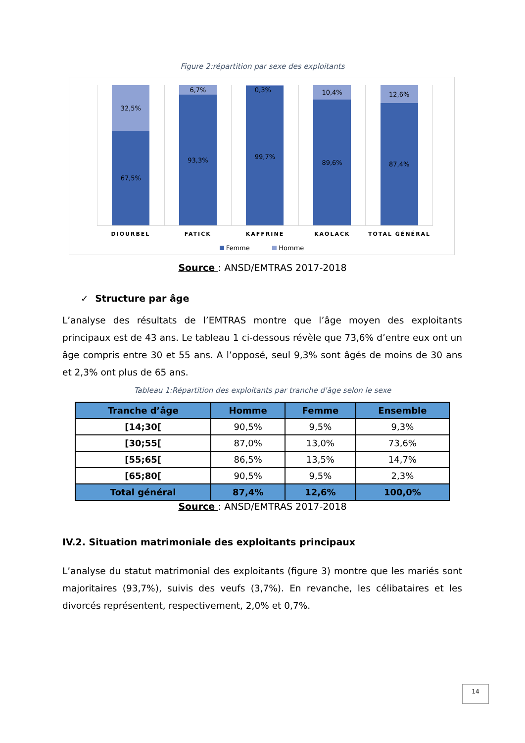Figure 2:répartition par sexe des exploitants
32,5%
67,5%
6,7%
93,3%
.
0,3%
99,7%
10,4%
89,6%
12,6%
87,4%
DIOURBEL FATICK KAFFRINE KAOLACK TOTAL GÉNÉRAL
Femme Homme
Source : ANSD/EMTRAS 2017-2018
✓ Structure par âge
L’analyse des résultats de l’EMTRAS montre que l’âge moyen des exploitants principaux est de 43 ans. Le tableau 1 ci-dessous révèle que 73,6% d’entre eux ont un âge compris entre 30 et 55 ans. A l’opposé, seul 9,3% sont âgés de moins de 30 ans et 2,3% ont plus de 65 ans.
Tableau 1:Répartition des exploitants par tranche d'âge selon le sexe
| Tranche d’âge | Homme | Femme | Ensemble |
| --- | --- | --- | --- |
| [14;30[ | 90,5% | 9,5% | 9,3% |
| [30;55[ | 87,0% | 13,0% | 73,6% |
| [55;65[ | 86,5% | 13,5% | 14,7% |
| [65;80[ | 90,5% | 9,5% | 2,3% |
| Total général | 87,4% | 12,6% | 100,0% |
Source : ANSD/EMTRAS 2017-2018
IV.2. Situation matrimoniale des exploitants principaux
L’analyse du statut matrimonial des exploitants (figure 3) montre que les mariés sont majoritaires (93,7%), suivis des veufs (3,7%). En revanche, les célibataires et les divorcés représentent, respectivement, 2,0% et 0,7%.
14